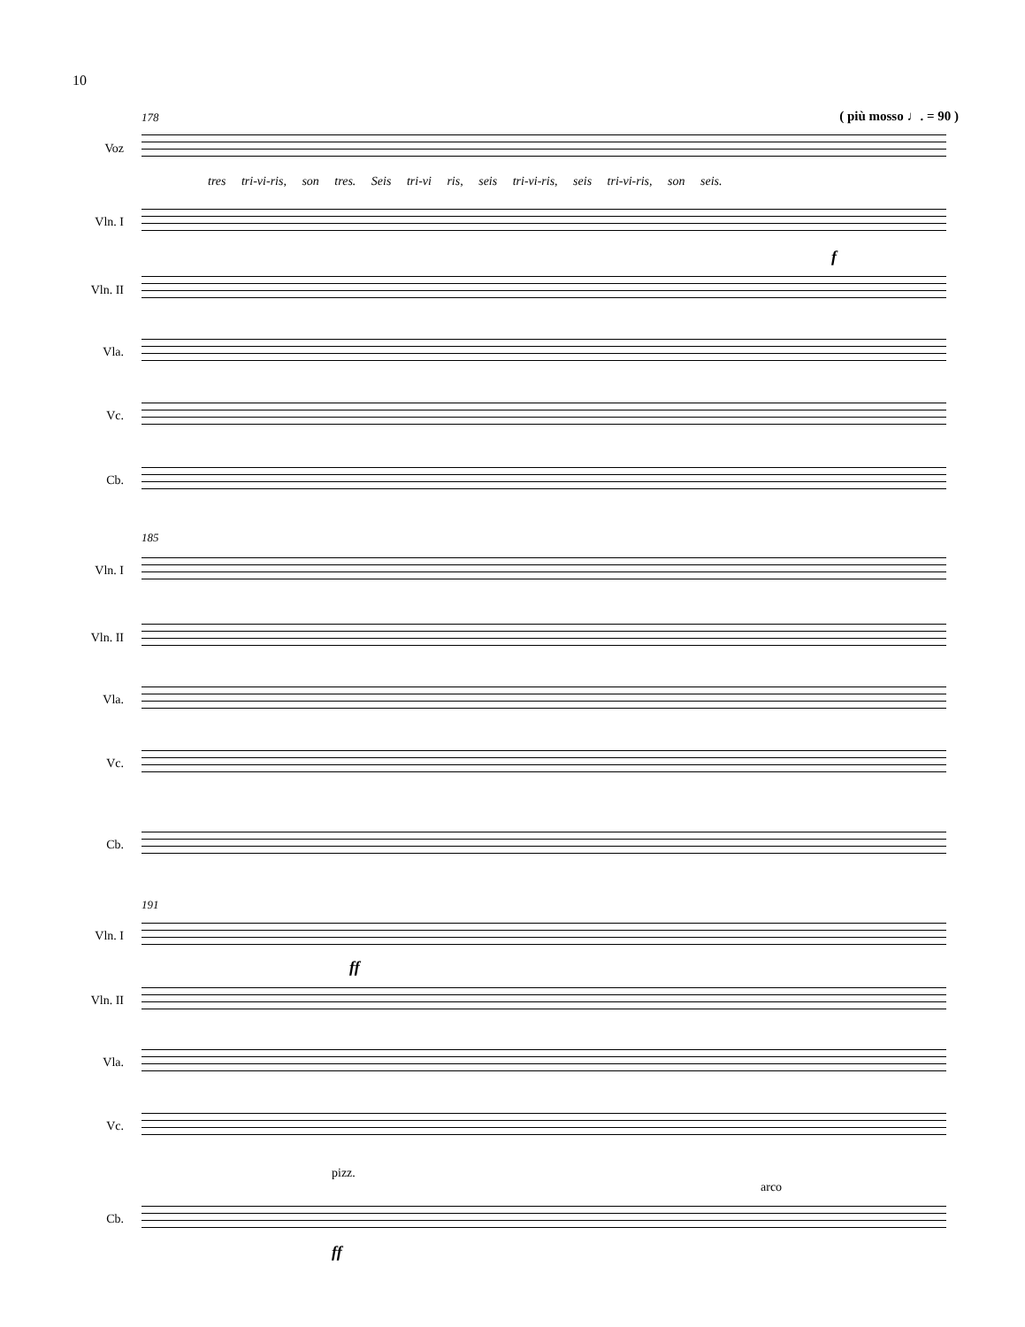10
( più mosso ♩. = 90 ) 178
Voz
tres tri-vi-ris, son tres. Seis tri-vi ris, seis tri-vi-ris, seis tri-vi-ris, son seis.
Vln. I
Vln. II
Vla.
Vc.
Cb.
f
185
Vln. I
Vln. II
Vla.
Vc.
Cb.
191
Vln. I
Vln. II
Vla.
Vc.
pizz.
arco
Cb.
ff
ff